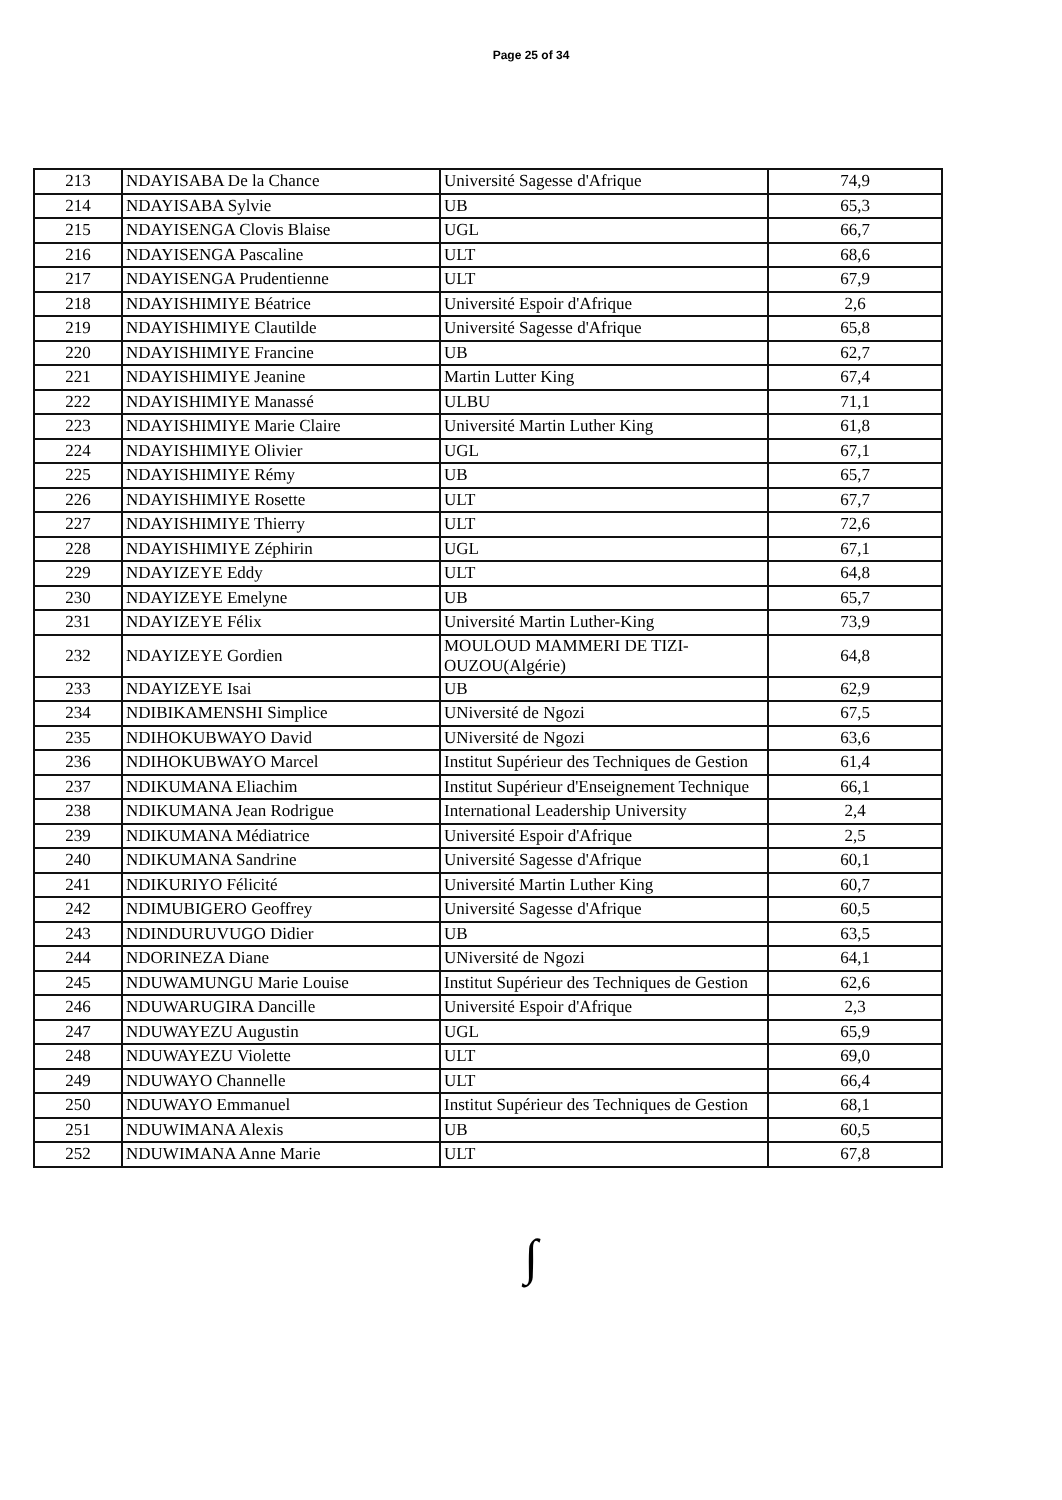Page 25 of 34
| 213 | NDAYISABA De la Chance | Université Sagesse d'Afrique | 74,9 |
| 214 | NDAYISABA Sylvie | UB | 65,3 |
| 215 | NDAYISENGA Clovis Blaise | UGL | 66,7 |
| 216 | NDAYISENGA Pascaline | ULT | 68,6 |
| 217 | NDAYISENGA Prudentienne | ULT | 67,9 |
| 218 | NDAYISHIMIYE Béatrice | Université Espoir d'Afrique | 2,6 |
| 219 | NDAYISHIMIYE Clautilde | Université Sagesse d'Afrique | 65,8 |
| 220 | NDAYISHIMIYE Francine | UB | 62,7 |
| 221 | NDAYISHIMIYE Jeanine | Martin Lutter King | 67,4 |
| 222 | NDAYISHIMIYE Manassé | ULBU | 71,1 |
| 223 | NDAYISHIMIYE Marie Claire | Université Martin Luther King | 61,8 |
| 224 | NDAYISHIMIYE Olivier | UGL | 67,1 |
| 225 | NDAYISHIMIYE Rémy | UB | 65,7 |
| 226 | NDAYISHIMIYE Rosette | ULT | 67,7 |
| 227 | NDAYISHIMIYE Thierry | ULT | 72,6 |
| 228 | NDAYISHIMIYE Zéphirin | UGL | 67,1 |
| 229 | NDAYIZEYE Eddy | ULT | 64,8 |
| 230 | NDAYIZEYE Emelyne | UB | 65,7 |
| 231 | NDAYIZEYE Félix | Université Martin Luther-King | 73,9 |
| 232 | NDAYIZEYE Gordien | MOULOUD MAMMERI DE TIZI-OUZOU(Algérie) | 64,8 |
| 233 | NDAYIZEYE Isai | UB | 62,9 |
| 234 | NDIBIKAMENSHI Simplice | UNiversité de Ngozi | 67,5 |
| 235 | NDIHOKUBWAYO David | UNiversité de Ngozi | 63,6 |
| 236 | NDIHOKUBWAYO Marcel | Institut Supérieur des Techniques de Gestion | 61,4 |
| 237 | NDIKUMANA Eliachim | Institut Supérieur d'Enseignement Technique | 66,1 |
| 238 | NDIKUMANA Jean Rodrigue | International Leadership University | 2,4 |
| 239 | NDIKUMANA Médiatrice | Université Espoir d'Afrique | 2,5 |
| 240 | NDIKUMANA Sandrine | Université Sagesse d'Afrique | 60,1 |
| 241 | NDIKURIYO Félicité | Université Martin Luther King | 60,7 |
| 242 | NDIMUBIGERO Geoffrey | Université Sagesse d'Afrique | 60,5 |
| 243 | NDINDURUVUGO Didier | UB | 63,5 |
| 244 | NDORINEZA Diane | UNiversité de Ngozi | 64,1 |
| 245 | NDUWAMUNGU Marie Louise | Institut Supérieur des Techniques de Gestion | 62,6 |
| 246 | NDUWARUGIRA Dancille | Université Espoir d'Afrique | 2,3 |
| 247 | NDUWAYEZU Augustin | UGL | 65,9 |
| 248 | NDUWAYEZU Violette | ULT | 69,0 |
| 249 | NDUWAYO Channelle | ULT | 66,4 |
| 250 | NDUWAYO Emmanuel | Institut Supérieur des Techniques de Gestion | 68,1 |
| 251 | NDUWIMANA Alexis | UB | 60,5 |
| 252 | NDUWIMANA Anne Marie | ULT | 67,8 |
∫